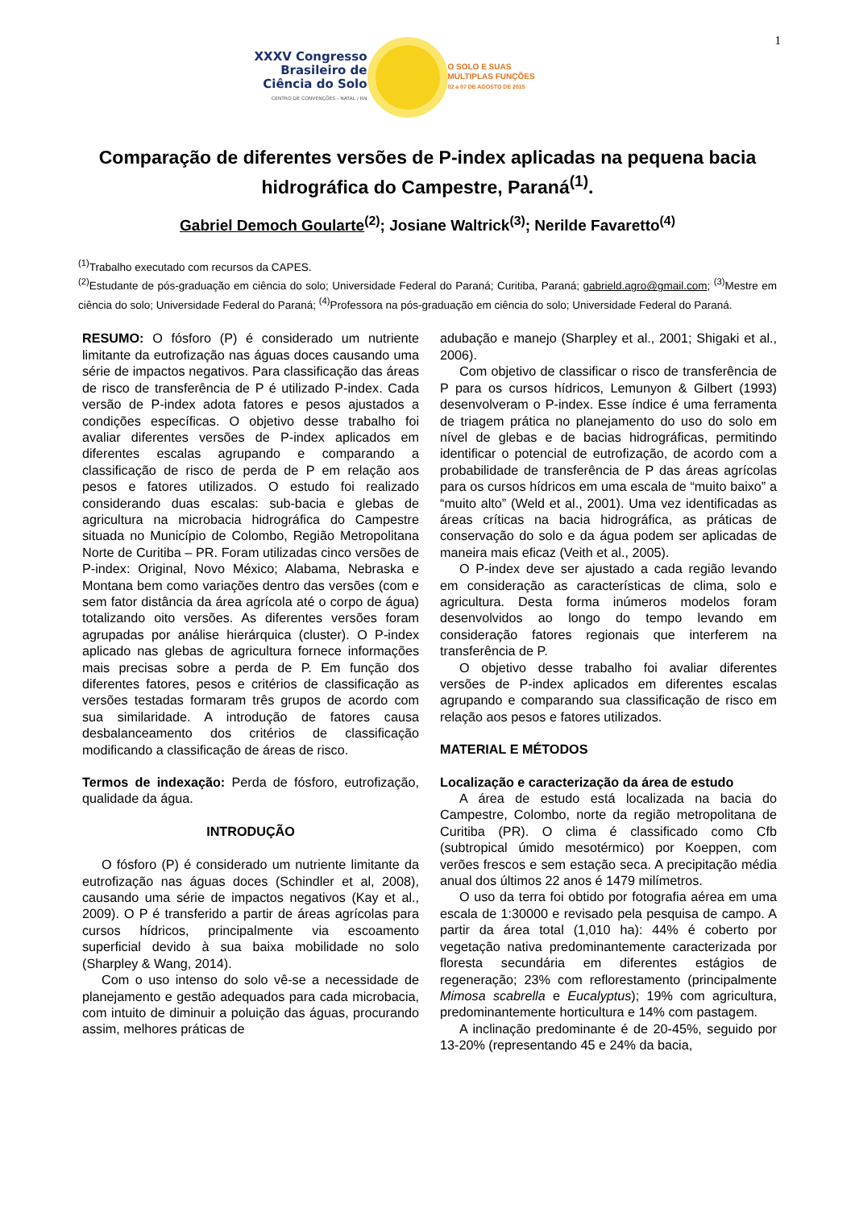1
XXXV Congresso
Brasileiro de
Ciência do Solo
CENTRO DE CONVENÇÕES - NATAL / RN
O SOLO E SUAS
MÚLTIPLAS FUNÇÕES
02 a 07 DE AGOSTO DE 2015
Comparação de diferentes versões de P-index aplicadas na pequena bacia hidrográfica do Campestre, Paraná<sup>(1)</sup>.
Gabriel Democh Goularte<sup>(2)</sup>; Josiane Waltrick<sup>(3)</sup>; Nerilde Favaretto<sup>(4)</sup>
<sup>(1)</sup> Trabalho executado com recursos da CAPES.
<sup>(2)</sup> Estudante de pós-graduação em ciência do solo; Universidade Federal do Paraná; Curitiba, Paraná; gabrield.agro@gmail.com; <sup>(3)</sup>Mestre em ciência do solo; Universidade Federal do Paraná; <sup>(4)</sup>Professora na pós-graduação em ciência do solo; Universidade Federal do Paraná.
RESUMO: O fósforo (P) é considerado um nutriente limitante da eutrofização nas águas doces causando uma série de impactos negativos. Para classificação das áreas de risco de transferência de P é utilizado P-index. Cada versão de P-index adota fatores e pesos ajustados a condições específicas. O objetivo desse trabalho foi avaliar diferentes versões de P-index aplicados em diferentes escalas agrupando e comparando a classificação de risco de perda de P em relação aos pesos e fatores utilizados. O estudo foi realizado considerando duas escalas: sub-bacia e glebas de agricultura na microbacia hidrográfica do Campestre situada no Município de Colombo, Região Metropolitana Norte de Curitiba – PR. Foram utilizadas cinco versões de P-index: Original, Novo México; Alabama, Nebraska e Montana bem como variações dentro das versões (com e sem fator distância da área agrícola até o corpo de água) totalizando oito versões. As diferentes versões foram agrupadas por análise hierárquica (cluster). O P-index aplicado nas glebas de agricultura fornece informações mais precisas sobre a perda de P. Em função dos diferentes fatores, pesos e critérios de classificação as versões testadas formaram três grupos de acordo com sua similaridade. A introdução de fatores causa desbalanceamento dos critérios de classificação modificando a classificação de áreas de risco.
Termos de indexação: Perda de fósforo, eutrofização, qualidade da água.
INTRODUÇÃO
O fósforo (P) é considerado um nutriente limitante da eutrofização nas águas doces (Schindler et al, 2008), causando uma série de impactos negativos (Kay et al., 2009). O P é transferido a partir de áreas agrícolas para cursos hídricos, principalmente via escoamento superficial devido à sua baixa mobilidade no solo (Sharpley & Wang, 2014).
Com o uso intenso do solo vê-se a necessidade de planejamento e gestão adequados para cada microbacia, com intuito de diminuir a poluição das águas, procurando assim, melhores práticas de
adubação e manejo (Sharpley et al., 2001; Shigaki et al., 2006).
Com objetivo de classificar o risco de transferência de P para os cursos hídricos, Lemunyon & Gilbert (1993) desenvolveram o P-index. Esse índice é uma ferramenta de triagem prática no planejamento do uso do solo em nível de glebas e de bacias hidrográficas, permitindo identificar o potencial de eutrofização, de acordo com a probabilidade de transferência de P das áreas agrícolas para os cursos hídricos em uma escala de “muito baixo” a “muito alto” (Weld et al., 2001). Uma vez identificadas as áreas críticas na bacia hidrográfica, as práticas de conservação do solo e da água podem ser aplicadas de maneira mais eficaz (Veith et al., 2005).
O P-index deve ser ajustado a cada região levando em consideração as características de clima, solo e agricultura. Desta forma inúmeros modelos foram desenvolvidos ao longo do tempo levando em consideração fatores regionais que interferem na transferência de P.
O objetivo desse trabalho foi avaliar diferentes versões de P-index aplicados em diferentes escalas agrupando e comparando sua classificação de risco em relação aos pesos e fatores utilizados.
MATERIAL E MÉTODOS
Localização e caracterização da área de estudo
A área de estudo está localizada na bacia do Campestre, Colombo, norte da região metropolitana de Curitiba (PR). O clima é classificado como Cfb (subtropical úmido mesotérmico) por Koeppen, com verões frescos e sem estação seca. A precipitação média anual dos últimos 22 anos é 1479 milímetros.
O uso da terra foi obtido por fotografia aérea em uma escala de 1:30000 e revisado pela pesquisa de campo. A partir da área total (1,010 ha): 44% é coberto por vegetação nativa predominantemente caracterizada por floresta secundária em diferentes estágios de regeneração; 23% com reflorestamento (principalmente Mimosa scabrella e Eucalyptus); 19% com agricultura, predominantemente horticultura e 14% com pastagem.
A inclinação predominante é de 20-45%, seguido por 13-20% (representando 45 e 24% da bacia,